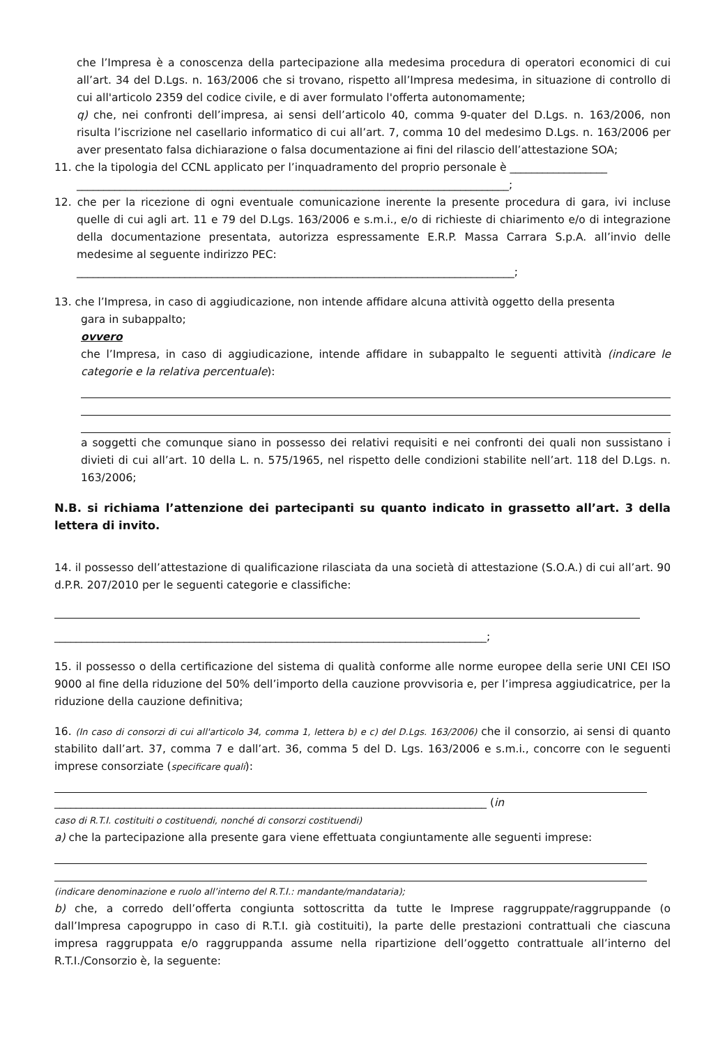che l’Impresa è a conoscenza della partecipazione alla medesima procedura di operatori economici di cui all’art. 34 del D.Lgs. n. 163/2006 che si trovano, rispetto all’Impresa medesima, in situazione di controllo di cui all'articolo 2359 del codice civile, e di aver formulato l'offerta autonomamente;
q) che, nei confronti dell’impresa, ai sensi dell’articolo 40, comma 9-quater del D.Lgs. n. 163/2006, non risulta l’iscrizione nel casellario informatico di cui all’art. 7, comma 10 del medesimo D.Lgs. n. 163/2006 per aver presentato falsa dichiarazione o falsa documentazione ai fini del rilascio dell’attestazione SOA;
11. che la tipologia del CCNL applicato per l’inquadramento del proprio personale è __________________
________________________________________________________________________________;
12. che per la ricezione di ogni eventuale comunicazione inerente la presente procedura di gara, ivi incluse quelle di cui agli art. 11 e 79 del D.Lgs. 163/2006 e s.m.i., e/o di richieste di chiarimento e/o di integrazione della documentazione presentata, autorizza espressamente E.R.P. Massa Carrara S.p.A. all’invio delle medesime al seguente indirizzo PEC:
_________________________________________________________________________________;
13. che l’Impresa, in caso di aggiudicazione, non intende affidare alcuna attività oggetto della presenta
gara in subappalto;
ovvero
che l’Impresa, in caso di aggiudicazione, intende affidare in subappalto le seguenti attività (indicare le categorie e la relativa percentuale):
a soggetti che comunque siano in possesso dei relativi requisiti e nei confronti dei quali non sussistano i divieti di cui all’art. 10 della L. n. 575/1965, nel rispetto delle condizioni stabilite nell’art. 118 del D.Lgs. n. 163/2006;
N.B. si richiama l’attenzione dei partecipanti su quanto indicato in grassetto all’art. 3 della lettera di invito.
14. il possesso dell’attestazione di qualificazione rilasciata da una società di attestazione (S.O.A.) di cui all’art. 90 d.P.R. 207/2010 per le seguenti categorie e classifiche:
________________________________________________________________________________;
15. il possesso o della certificazione del sistema di qualità conforme alle norme europee della serie UNI CEI ISO 9000 al fine della riduzione del 50% dell’importo della cauzione provvisoria e, per l’impresa aggiudicatrice, per la riduzione della cauzione definitiva;
16. (In caso di consorzi di cui all'articolo 34, comma 1, lettera b) e c) del D.Lgs. 163/2006) che il consorzio, ai sensi di quanto stabilito dall’art. 37, comma 7 e dall’art. 36, comma 5 del D. Lgs. 163/2006 e s.m.i., concorre con le seguenti imprese consorziate (specificare quali):
________________________________________________________________________________ (in
caso di R.T.I. costituiti o costituendi, nonché di consorzi costituendi)
a) che la partecipazione alla presente gara viene effettuata congiuntamente alle seguenti imprese:
(indicare denominazione e ruolo all’interno del R.T.I.: mandante/mandataria);
b) che, a corredo dell’offerta congiunta sottoscritta da tutte le Imprese raggruppate/raggruppande (o dall’Impresa capogruppo in caso di R.T.I. già costituiti), la parte delle prestazioni contrattuali che ciascuna impresa raggruppata e/o raggruppanda assume nella ripartizione dell’oggetto contrattuale all’interno del R.T.I./Consorzio è, la seguente: